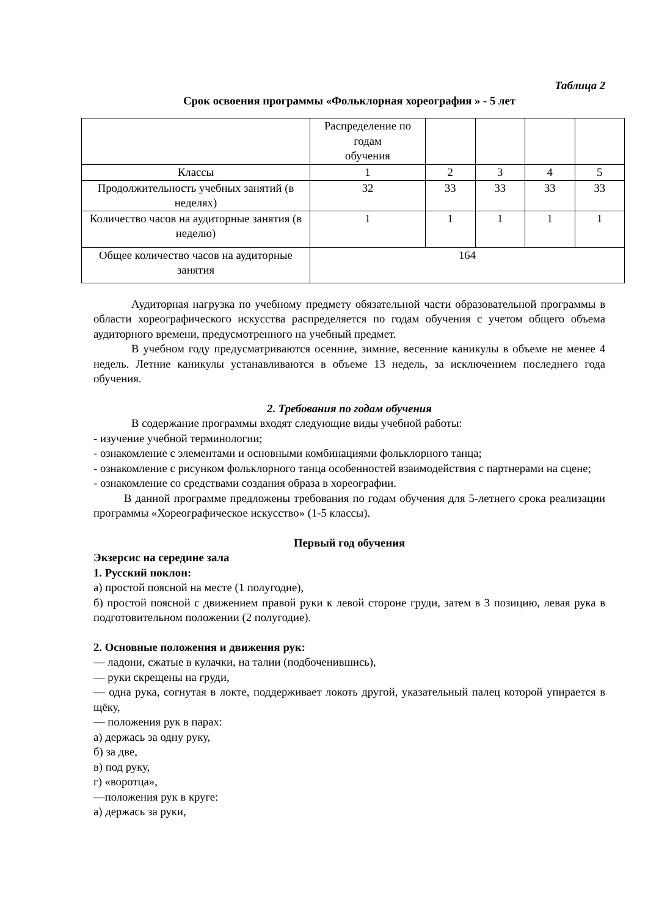Таблица 2
Срок освоения программы «Фольклорная хореография » - 5 лет
| | Распределение по годам обучения | | | | |
| Классы | 1 | 2 | 3 | 4 | 5 |
| Продолжительность учебных занятий (в неделях) | 32 | 33 | 33 | 33 | 33 |
| Количество часов на аудиторные занятия (в неделю) | 1 | 1 | 1 | 1 | 1 |
| Общее количество часов на аудиторные занятия | 164 | | | | |
Аудиторная нагрузка по учебному предмету обязательной части образовательной программы в области хореографического искусства распределяется по годам обучения с учетом общего объема аудиторного времени, предусмотренного на учебный предмет.
В учебном году предусматриваются осенние, зимние, весенние каникулы в объеме не менее 4 недель. Летние каникулы устанавливаются в объеме 13 недель, за исключением последнего года обучения.
2. Требования по годам обучения
В содержание программы входят следующие виды учебной работы:
- изучение учебной терминологии;
- ознакомление с элементами и основными комбинациями фольклорного танца;
- ознакомление с рисунком фольклорного танца особенностей взаимодействия с партнерами на сцене;
- ознакомление со средствами создания образа в хореографии.
В данной программе предложены требования по годам обучения для 5-летнего срока реализации программы «Хореографическое искусство» (1-5 классы).
Первый год обучения
Экзерсис на середине зала
1. Русский поклон:
а) простой поясной на месте (1 полугодие),
б) простой поясной с движением правой руки к левой стороне груди, затем в 3 позицию, левая рука в подготовительном положении (2 полугодие).
2. Основные положения и движения рук:
— ладони, сжатые в кулачки, на талии (подбоченившись),
— руки скрещены на груди,
— одна рука, согнутая в локте, поддерживает локоть другой, указательный палец которой упирается в щёку,
— положения рук в парах:
а) держась за одну руку,
б) за две,
в) под руку,
г) «воротца»,
—положения рук в круге:
а) держась за руки,